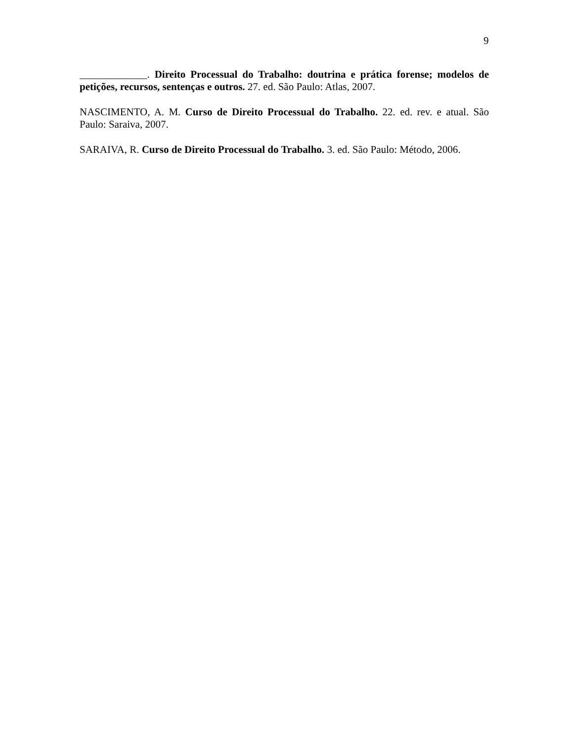9
_____________. Direito Processual do Trabalho: doutrina e prática forense; modelos de petições, recursos, sentenças e outros. 27. ed. São Paulo: Atlas, 2007.
NASCIMENTO, A. M. Curso de Direito Processual do Trabalho. 22. ed. rev. e atual. São Paulo: Saraiva, 2007.
SARAIVA, R. Curso de Direito Processual do Trabalho. 3. ed. São Paulo: Método, 2006.